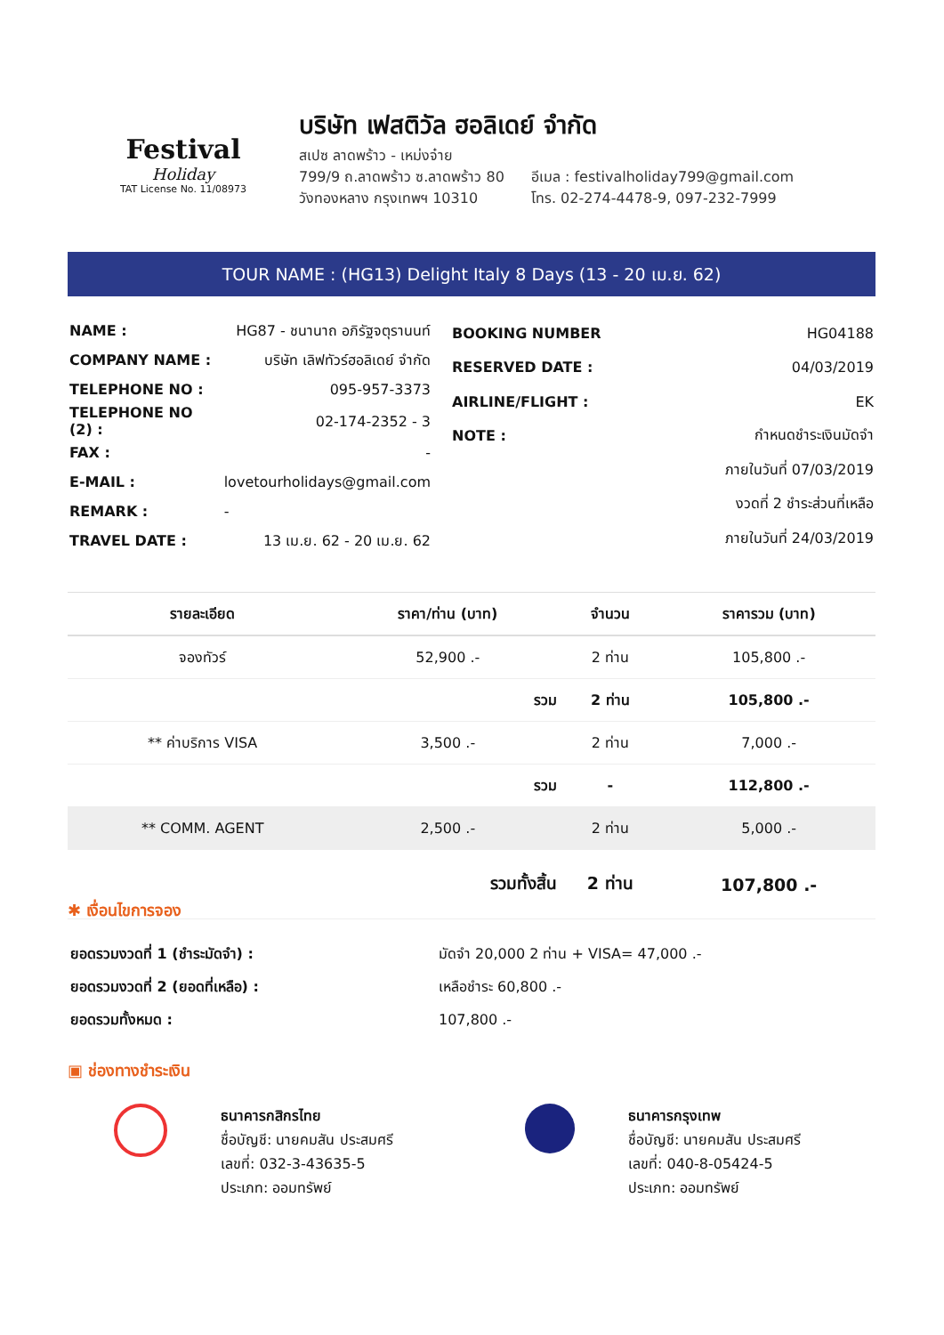Festival
Holiday
TAT License No. 11/08973
บริษัท เฟสติวัล ฮอลิเดย์ จำกัด
สเปซ ลาดพร้าว - เหม่งจ๋าย
799/9 ถ.ลาดพร้าว ซ.ลาดพร้าว 80
วังทองหลาง กรุงเทพฯ 10310
อีเมล : festivalholiday799@gmail.com
โทร. 02-274-4478-9, 097-232-7999
TOUR NAME : (HG13) Delight Italy 8 Days (13 - 20 เม.ย. 62)
| NAME : | HG87 - ชนานาถ อภิรัฐจตุรานนท์ |
| COMPANY NAME : | บริษัท เลิฟทัวร์ฮอลิเดย์ จำกัด |
| TELEPHONE NO : | 095-957-3373 |
| TELEPHONE NO (2) : | 02-174-2352 - 3 |
| FAX : | - |
| E-MAIL : | lovetourholidays@gmail.com |
| REMARK : | - |
| TRAVEL DATE : | 13 เม.ย. 62 - 20 เม.ย. 62 |
| BOOKING NUMBER | HG04188 |
| RESERVED DATE : | 04/03/2019 |
| AIRLINE/FLIGHT : | EK |
| NOTE : | กำหนดชำระเงินมัดจำ |
| | ภายในวันที่ 07/03/2019 |
| | งวดที่ 2 ชำระส่วนที่เหลือ |
| | ภายในวันที่ 24/03/2019 |
| รายละเอียด | ราคา/ท่าน (บาท) | จำนวน | ราคารวม (บาท) |
| --- | --- | --- | --- |
| จองทัวร์ | 52,900 .- | 2 ท่าน | 105,800 .- |
| | รวม | 2 ท่าน | 105,800 .- |
| ** ค่าบริการ VISA | 3,500 .- | 2 ท่าน | 7,000 .- |
| | รวม | - | 112,800 .- |
| ** COMM. AGENT | 2,500 .- | 2 ท่าน | 5,000 .- |
| | รวมทั้งสิ้น | 2 ท่าน | 107,800 .- |
✱ เงื่อนไขการจอง
| ยอดรวมงวดที่ 1 (ชำระมัดจำ) : | มัดจำ 20,000 2 ท่าน + VISA= 47,000 .- |
| ยอดรวมงวดที่ 2 (ยอดที่เหลือ) : | เหลือชำระ 60,800 .- |
| ยอดรวมทั้งหมด : | 107,800 .- |
▣ ช่องทางชำระเงิน
ธนาคารกสิกรไทย
ชื่อบัญชี: นายคมสัน ประสมศรี
เลขที่: 032-3-43635-5
ประเภท: ออมทรัพย์
ธนาคารกรุงเทพ
ชื่อบัญชี: นายคมสัน ประสมศรี
เลขที่: 040-8-05424-5
ประเภท: ออมทรัพย์